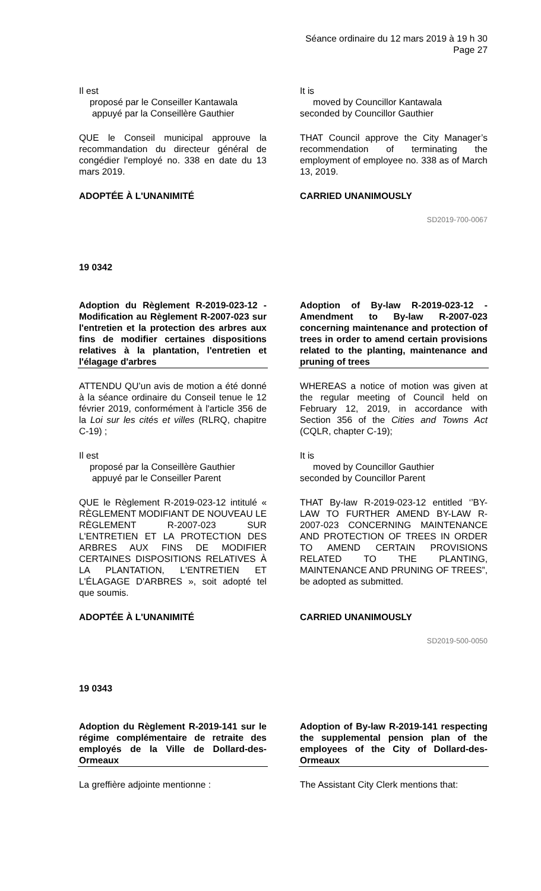Séance ordinaire du 12 mars 2019 à 19 h 30
Page 27
Il est
proposé par le Conseiller Kantawala
appuyé par la Conseillère Gauthier
It is
moved by Councillor Kantawala
seconded by Councillor Gauthier
QUE le Conseil municipal approuve la recommandation du directeur général de congédier l'employé no. 338 en date du 13 mars 2019.
ADOPTÉE À L'UNANIMITÉ
THAT Council approve the City Manager’s recommendation of terminating the employment of employee no. 338 as of March 13, 2019.
CARRIED UNANIMOUSLY
SD2019-700-0067
19 0342
Adoption du Règlement R-2019-023-12 - Modification au Règlement R-2007-023 sur l'entretien et la protection des arbres aux fins de modifier certaines dispositions relatives à la plantation, l'entretien et l'élagage d'arbres
ATTENDU QU’un avis de motion a été donné à la séance ordinaire du Conseil tenue le 12 février 2019, conformément à l'article 356 de la Loi sur les cités et villes (RLRQ, chapitre C-19) ;
Il est
proposé par la Conseillère Gauthier
appuyé par le Conseiller Parent
QUE le Règlement R-2019-023-12 intitulé « RÈGLEMENT MODIFIANT DE NOUVEAU LE RÈGLEMENT R-2007-023 SUR L'ENTRETIEN ET LA PROTECTION DES ARBRES AUX FINS DE MODIFIER CERTAINES DISPOSITIONS RELATIVES À LA PLANTATION, L'ENTRETIEN ET L'ÉLAGAGE D'ARBRES », soit adopté tel que soumis.
ADOPTÉE À L'UNANIMITÉ
Adoption of By-law R-2019-023-12 - Amendment to By-law R-2007-023 concerning maintenance and protection of trees in order to amend certain provisions related to the planting, maintenance and pruning of trees
WHEREAS a notice of motion was given at the regular meeting of Council held on February 12, 2019, in accordance with Section 356 of the Cities and Towns Act (CQLR, chapter C-19);
It is
moved by Councillor Gauthier
seconded by Councillor Parent
THAT By-law R-2019-023-12 entitled ‘’BY-LAW TO FURTHER AMEND BY-LAW R-2007-023 CONCERNING MAINTENANCE AND PROTECTION OF TREES IN ORDER TO AMEND CERTAIN PROVISIONS RELATED TO THE PLANTING, MAINTENANCE AND PRUNING OF TREES”, be adopted as submitted.
CARRIED UNANIMOUSLY
SD2019-500-0050
19 0343
Adoption du Règlement R-2019-141 sur le régime complémentaire de retraite des employés de la Ville de Dollard-des-Ormeaux
La greffière adjointe mentionne :
Adoption of By-law R-2019-141 respecting the supplemental pension plan of the employees of the City of Dollard-des-Ormeaux
The Assistant City Clerk mentions that: